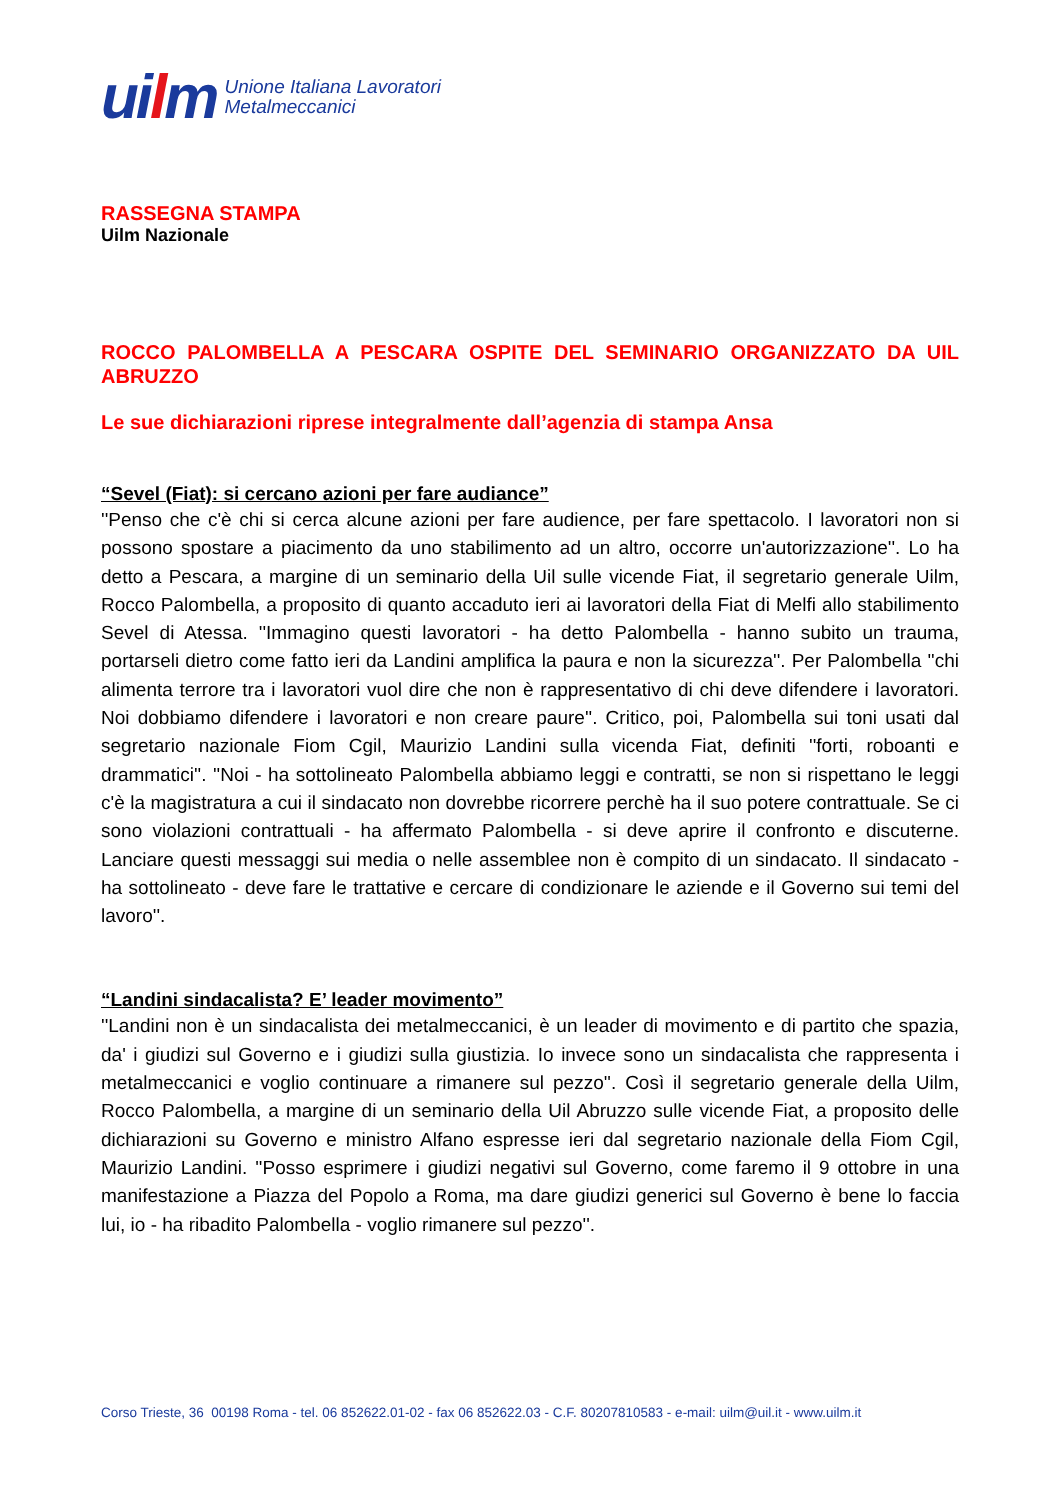uilm
Unione Italiana Lavoratori
Metalmeccanici
RASSEGNA STAMPA
Uilm Nazionale
ROCCO PALOMBELLA A PESCARA OSPITE DEL SEMINARIO ORGANIZZATO DA UIL ABRUZZO
Le sue dichiarazioni riprese integralmente dall’agenzia di stampa Ansa
“Sevel (Fiat): si cercano azioni per fare audiance”
''Penso che c'è chi si cerca alcune azioni per fare audience, per fare spettacolo. I lavoratori non si possono spostare a piacimento da uno stabilimento ad un altro, occorre un'autorizzazione''. Lo ha detto a Pescara, a margine di un seminario della Uil sulle vicende Fiat, il segretario generale Uilm, Rocco Palombella, a proposito di quanto accaduto ieri ai lavoratori della Fiat di Melfi allo stabilimento Sevel di Atessa. ''Immagino questi lavoratori - ha detto Palombella - hanno subito un trauma, portarseli dietro come fatto ieri da Landini amplifica la paura e non la sicurezza''. Per Palombella ''chi alimenta terrore tra i lavoratori vuol dire che non è rappresentativo di chi deve difendere i lavoratori. Noi dobbiamo difendere i lavoratori e non creare paure''. Critico, poi, Palombella sui toni usati dal segretario nazionale Fiom Cgil, Maurizio Landini sulla vicenda Fiat, definiti ''forti, roboanti e drammatici''. ''Noi - ha sottolineato Palombella abbiamo leggi e contratti, se non si rispettano le leggi c'è la magistratura a cui il sindacato non dovrebbe ricorrere perchè ha il suo potere contrattuale. Se ci sono violazioni contrattuali - ha affermato Palombella - si deve aprire il confronto e discuterne. Lanciare questi messaggi sui media o nelle assemblee non è compito di un sindacato. Il sindacato - ha sottolineato - deve fare le trattative e cercare di condizionare le aziende e il Governo sui temi del lavoro''.
“Landini sindacalista? E’ leader movimento”
''Landini non è un sindacalista dei metalmeccanici, è un leader di movimento e di partito che spazia, da' i giudizi sul Governo e i giudizi sulla giustizia. Io invece sono un sindacalista che rappresenta i metalmeccanici e voglio continuare a rimanere sul pezzo''. Così il segretario generale della Uilm, Rocco Palombella, a margine di un seminario della Uil Abruzzo sulle vicende Fiat, a proposito delle dichiarazioni su Governo e ministro Alfano espresse ieri dal segretario nazionale della Fiom Cgil, Maurizio Landini. ''Posso esprimere i giudizi negativi sul Governo, come faremo il 9 ottobre in una manifestazione a Piazza del Popolo a Roma, ma dare giudizi generici sul Governo è bene lo faccia lui, io - ha ribadito Palombella - voglio rimanere sul pezzo''.
Corso Trieste, 36 00198 Roma - tel. 06 852622.01-02 - fax 06 852622.03 - C.F. 80207810583 - e-mail: uilm@uil.it - www.uilm.it